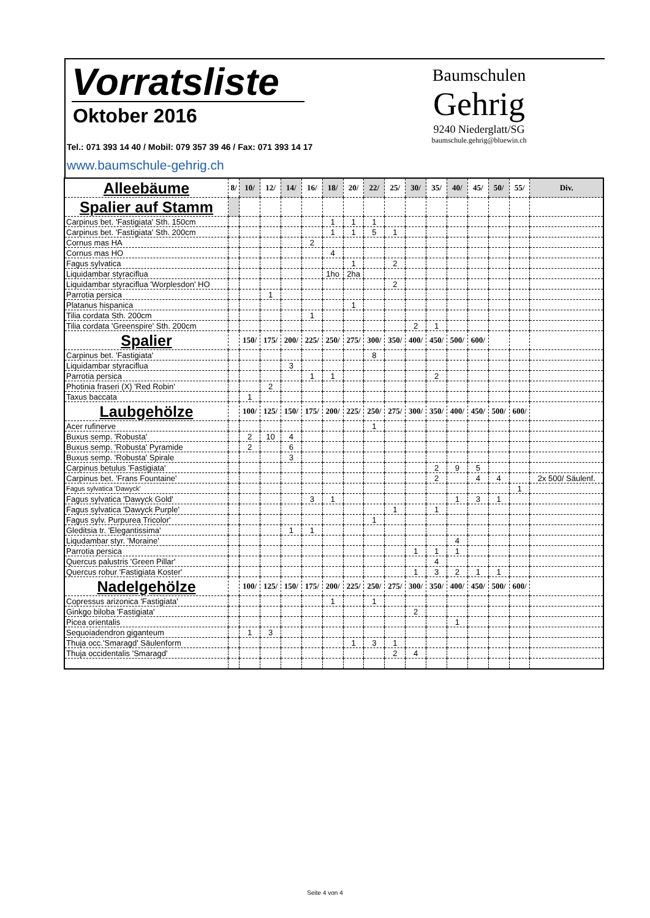Vorratsliste
Oktober 2016
Tel.: 071 393 14 40 / Mobil: 079 357 39 46 / Fax: 071 393 14 17
www.baumschule-gehrig.ch
Baumschulen
Gehrig
9240 Niederglatt/SG
baumschule.gehrig@bluewin.ch
| Alleebäume | 8/ | 10/ | 12/ | 14/ | 16/ | 18/ | 20/ | 22/ | 25/ | 30/ | 35/ | 40/ | 45/ | 50/ | 55/ | Div. |
| Spalier auf Stamm | | | | | | | | | | | | | | | | |
| Carpinus bet. 'Fastigiata' Sth. 150cm | | | | | | 1 | 1 | 1 | | | | | | | | |
| Carpinus bet. 'Fastigiata' Sth. 200cm | | | | | | 1 | 1 | 5 | 1 | | | | | | | |
| Cornus mas HA | | | | | 2 | | | | | | | | | | | |
| Cornus mas HO | | | | | | 4 | | | | | | | | | | |
| Fagus sylvatica | | | | | | | 1 | | 2 | | | | | | | |
| Liquidambar styraciflua | | | | | | 1ho | 2ha | | | | | | | | | |
| Liquidambar styraciflua 'Worplesdon' HO | | | | | | | | | 2 | | | | | | | |
| Parrotia persica | | | 1 | | | | | | | | | | | | | |
| Platanus hispanica | | | | | | | 1 | | | | | | | | | |
| Tilia cordata Sth. 200cm | | | | | 1 | | | | | | | | | | | |
| Tilia cordata 'Greenspire' Sth. 200cm | | | | | | | | | | 2 | 1 | | | | | |
| Spalier | | 150/ | 175/ | 200/ | 225/ | 250/ | 275/ | 300/ | 350/ | 400/ | 450/ | 500/ | 600/ | | | |
| Carpinus bet. 'Fastigiata' | | | | | | | | 8 | | | | | | | | |
| Liquidambar styraciflua | | | | 3 | | | | | | | | | | | | |
| Parrotia persica | | | | | 1 | 1 | | | | | 2 | | | | | |
| Photinia fraseri (X) 'Red Robin' | | | 2 | | | | | | | | | | | | | |
| Taxus baccata | | 1 | | | | | | | | | | | | | | |
| Laubgehölze | | 100/ | 125/ | 150/ | 175/ | 200/ | 225/ | 250/ | 275/ | 300/ | 350/ | 400/ | 450/ | 500/ | 600/ | |
| Acer rufinerve | | | | | | | | 1 | | | | | | | | |
| Buxus semp. 'Robusta' | | 2 | 10 | 4 | | | | | | | | | | | | |
| Buxus semp. 'Robusta' Pyramide | | 2 | | 6 | | | | | | | | | | | | |
| Buxus semp. 'Robusta' Spirale | | | | 3 | | | | | | | | | | | | |
| Carpinus betulus 'Fastigiata' | | | | | | | | | | | 2 | 9 | 5 | | | |
| Carpinus bet. 'Frans Fountaine' | | | | | | | | | | | 2 | | 4 | 4 | | 2x 500/ Säulenf. |
| Fagus sylvatica 'Dawyck' | | | | | | | | | | | | | | | 1 | |
| Fagus sylvatica 'Dawyck Gold' | | | | | 3 | 1 | | | | | | 1 | 3 | 1 | | |
| Fagus sylvatica 'Dawyck Purple' | | | | | | | | | 1 | | 1 | | | | | |
| Fagus sylv. Purpurea Tricolor' | | | | | | | | 1 | | | | | | | | |
| Gleditsia tr. 'Elegantissima' | | | | 1 | 1 | | | | | | | | | | | |
| Liqudambar styr. 'Moraine' | | | | | | | | | | | | 4 | | | | |
| Parrotia persica | | | | | | | | | | 1 | 1 | 1 | | | | |
| Quercus palustris 'Green Pillar' | | | | | | | | | | | 4 | | | | | |
| Quercus robur 'Fastigiata Koster' | | | | | | | | | | 1 | 3 | 2 | 1 | 1 | | |
| Nadelgehölze | | 100/ | 125/ | 150/ | 175/ | 200/ | 225/ | 250/ | 275/ | 300/ | 350/ | 400/ | 450/ | 500/ | 600/ | |
| Copressus arizonica 'Fastigiata' | | | | | | 1 | | 1 | | | | | | | | |
| Ginkgo biloba 'Fastigiata' | | | | | | | | | | 2 | | | | | | |
| Picea orientalis | | | | | | | | | | | | 1 | | | | |
| Sequoiadendron giganteum | | 1 | 3 | | | | | | | | | | | | | |
| Thuja occ.'Smaragd' Säulenform | | | | | | | 1 | 3 | 1 | | | | | | | |
| Thuja occidentalis 'Smaragd' | | | | | | | | | 2 | 4 | | | | | | |
Seite 4 von 4